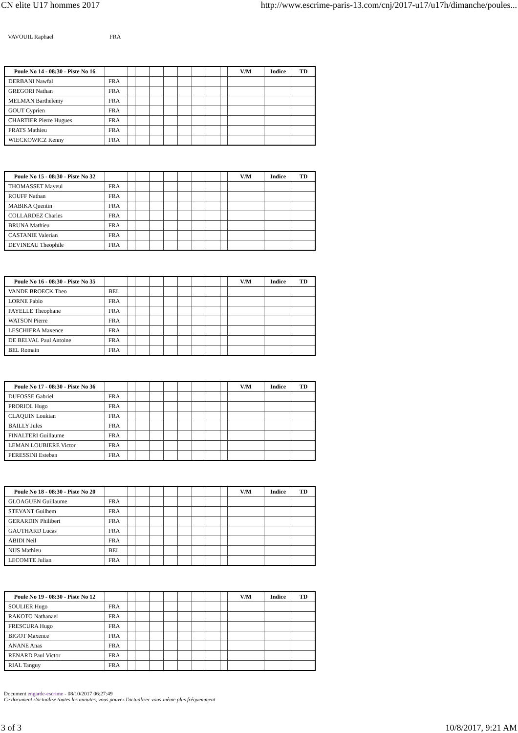CN elite U17 hommes 2017 http://www.escrime-paris-13.com/cnj/2017-u17/u17h/dimanche/poules...
VAVOUIL Raphael FRA
| Poule No 14 - 08:30 - Piste No 16 | | | | | | | | | | V/M | Indice | TD |
| DERBANI Nawfal | FRA | | | | | | | | | | | |
| GREGORI Nathan | FRA | | | | | | | | | | | |
| MELMAN Barthelemy | FRA | | | | | | | | | | | |
| GOUT Cyprien | FRA | | | | | | | | | | | |
| CHARTIER Pierre Hugues | FRA | | | | | | | | | | | |
| PRATS Mathieu | FRA | | | | | | | | | | | |
| WIECKOWICZ Kenny | FRA | | | | | | | | | | | |
| Poule No 15 - 08:30 - Piste No 32 | | | | | | | | | | V/M | Indice | TD |
| THOMASSET Mayeul | FRA | | | | | | | | | | | |
| ROUFF Nathan | FRA | | | | | | | | | | | |
| MABIKA Quentin | FRA | | | | | | | | | | | |
| COLLARDEZ Charles | FRA | | | | | | | | | | | |
| BRUNA Mathieu | FRA | | | | | | | | | | | |
| CASTANIE Valerian | FRA | | | | | | | | | | | |
| DEVINEAU Theophile | FRA | | | | | | | | | | | |
| Poule No 16 - 08:30 - Piste No 35 | | | | | | | | | | V/M | Indice | TD |
| VANDE BROECK Theo | BEL | | | | | | | | | | | |
| LORNE Pablo | FRA | | | | | | | | | | | |
| PAYELLE Theophane | FRA | | | | | | | | | | | |
| WATSON Pierre | FRA | | | | | | | | | | | |
| LESCHIERA Maxence | FRA | | | | | | | | | | | |
| DE BELVAL Paul Antoine | FRA | | | | | | | | | | | |
| BEL Romain | FRA | | | | | | | | | | | |
| Poule No 17 - 08:30 - Piste No 36 | | | | | | | | | | V/M | Indice | TD |
| DUFOSSE Gabriel | FRA | | | | | | | | | | | |
| PRORIOL Hugo | FRA | | | | | | | | | | | |
| CLAQUIN Loukian | FRA | | | | | | | | | | | |
| BAILLY Jules | FRA | | | | | | | | | | | |
| FINALTERI Guillaume | FRA | | | | | | | | | | | |
| LEMAN LOUBIERE Victor | FRA | | | | | | | | | | | |
| PERESSINI Esteban | FRA | | | | | | | | | | | |
| Poule No 18 - 08:30 - Piste No 20 | | | | | | | | | | V/M | Indice | TD |
| GLOAGUEN Guillaume | FRA | | | | | | | | | | | |
| STEVANT Guilhem | FRA | | | | | | | | | | | |
| GERARDIN Philibert | FRA | | | | | | | | | | | |
| GAUTHARD Lucas | FRA | | | | | | | | | | | |
| ABIDI Neil | FRA | | | | | | | | | | | |
| NIJS Mathieu | BEL | | | | | | | | | | | |
| LECOMTE Julian | FRA | | | | | | | | | | | |
| Poule No 19 - 08:30 - Piste No 12 | | | | | | | | | | V/M | Indice | TD |
| SOULIER Hugo | FRA | | | | | | | | | | | |
| RAKOTO Nathanael | FRA | | | | | | | | | | | |
| FRESCURA Hugo | FRA | | | | | | | | | | | |
| BIGOT Maxence | FRA | | | | | | | | | | | |
| ANANE Anas | FRA | | | | | | | | | | | |
| RENARD Paul Victor | FRA | | | | | | | | | | | |
| RIAL Tanguy | FRA | | | | | | | | | | | |
Document engarde-escrime - 08/10/2017 06:27:49
Ce document s'actualise toutes les minutes, vous pouvez l'actualiser vous-même plus fréquemment
3 of 3 10/8/2017, 9:21 AM